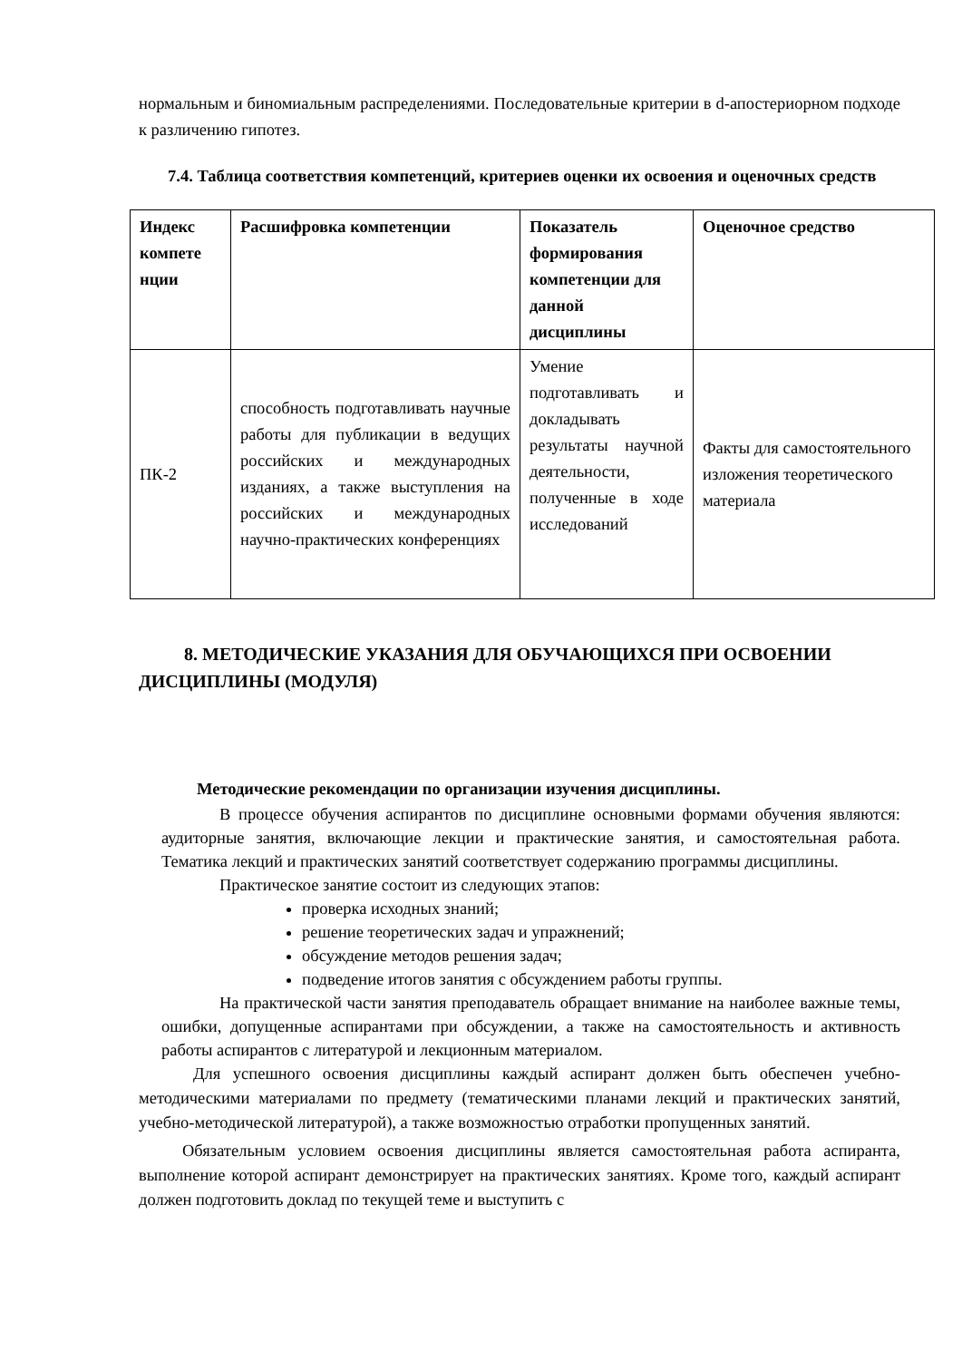нормальным и биномиальным распределениями. Последовательные критерии в d-апостериорном подходе к различению гипотез.
7.4. Таблица соответствия компетенций, критериев оценки их освоения и оценочных средств
| Индекс компете нции | Расшифровка компетенции | Показатель формирования компетенции для данной дисциплины | Оценочное средство |
| --- | --- | --- | --- |
| ПК-2 | способность подготавливать научные работы для публикации в ведущих российских и международных изданиях, а также выступления на российских и международных научно-практических конференциях | Умение подготавливать и докладывать результаты научной деятельности, полученные в ходе исследований | Факты для самостоятельного изложения теоретического материала |
8. МЕТОДИЧЕСКИЕ УКАЗАНИЯ ДЛЯ ОБУЧАЮЩИХСЯ ПРИ ОСВОЕНИИ ДИСЦИПЛИНЫ (МОДУЛЯ)
Методические рекомендации по организации изучения дисциплины.
В процессе обучения аспирантов по дисциплине основными формами обучения являются: аудиторные занятия, включающие лекции и практические занятия, и самостоятельная работа. Тематика лекций и практических занятий соответствует содержанию программы дисциплины.
Практическое занятие состоит из следующих этапов:
проверка исходных знаний;
решение теоретических задач и упражнений;
обсуждение методов решения задач;
подведение итогов занятия с обсуждением работы группы.
На практической части занятия преподаватель обращает внимание на наиболее важные темы, ошибки, допущенные аспирантами при обсуждении, а также на самостоятельность и активность работы аспирантов с литературой и лекционным материалом.
Для успешного освоения дисциплины каждый аспирант должен быть обеспечен учебно-методическими материалами по предмету (тематическими планами лекций и практических занятий, учебно-методической литературой), а также возможностью отработки пропущенных занятий.
Обязательным условием освоения дисциплины является самостоятельная работа аспиранта, выполнение которой аспирант демонстрирует на практических занятиях. Кроме того, каждый аспирант должен подготовить доклад по текущей теме и выступить с